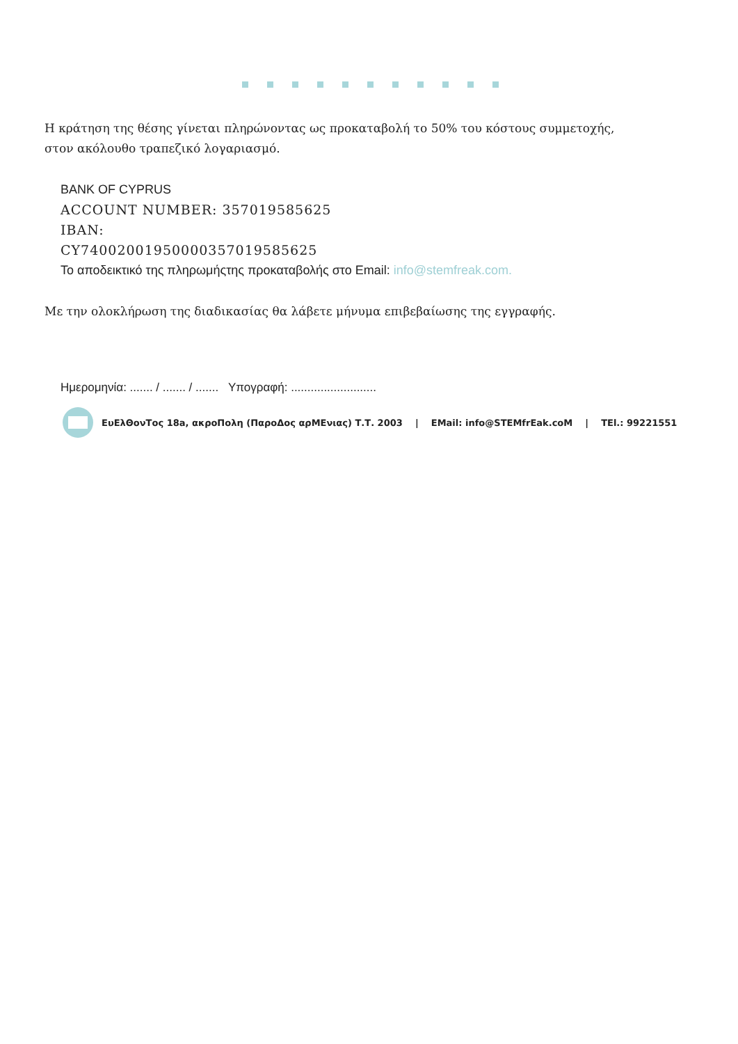Η κράτηση της θέσης γίνεται πληρώνοντας ως προκαταβολή το 50% του κόστους συμμετοχής,
στον ακόλουθο τραπεζικό λογαριασμό.
BANK OF CYPRUS
ACCOUNT NUMBER: 357019585625
IBAN:
CY74002001950000357019585625
Το αποδεικτικό της πληρωμήςτης προκαταβολής στο Email: info@stemfreak.com.
Με την ολοκλήρωση της διαδικασίας θα λάβετε μήνυμα επιβεβαίωσης της εγγραφής.
Ημερομηνία: ....... / ....... / ....... Υπογραφή: ..........................
ΕυΕλΘονΤος 18a, ακροΠολη (ΠαροΔος αρΜΕνιας) Τ.Τ. 2003 | EMail: info@STEMfrEak.coM | TEl.: 99221551